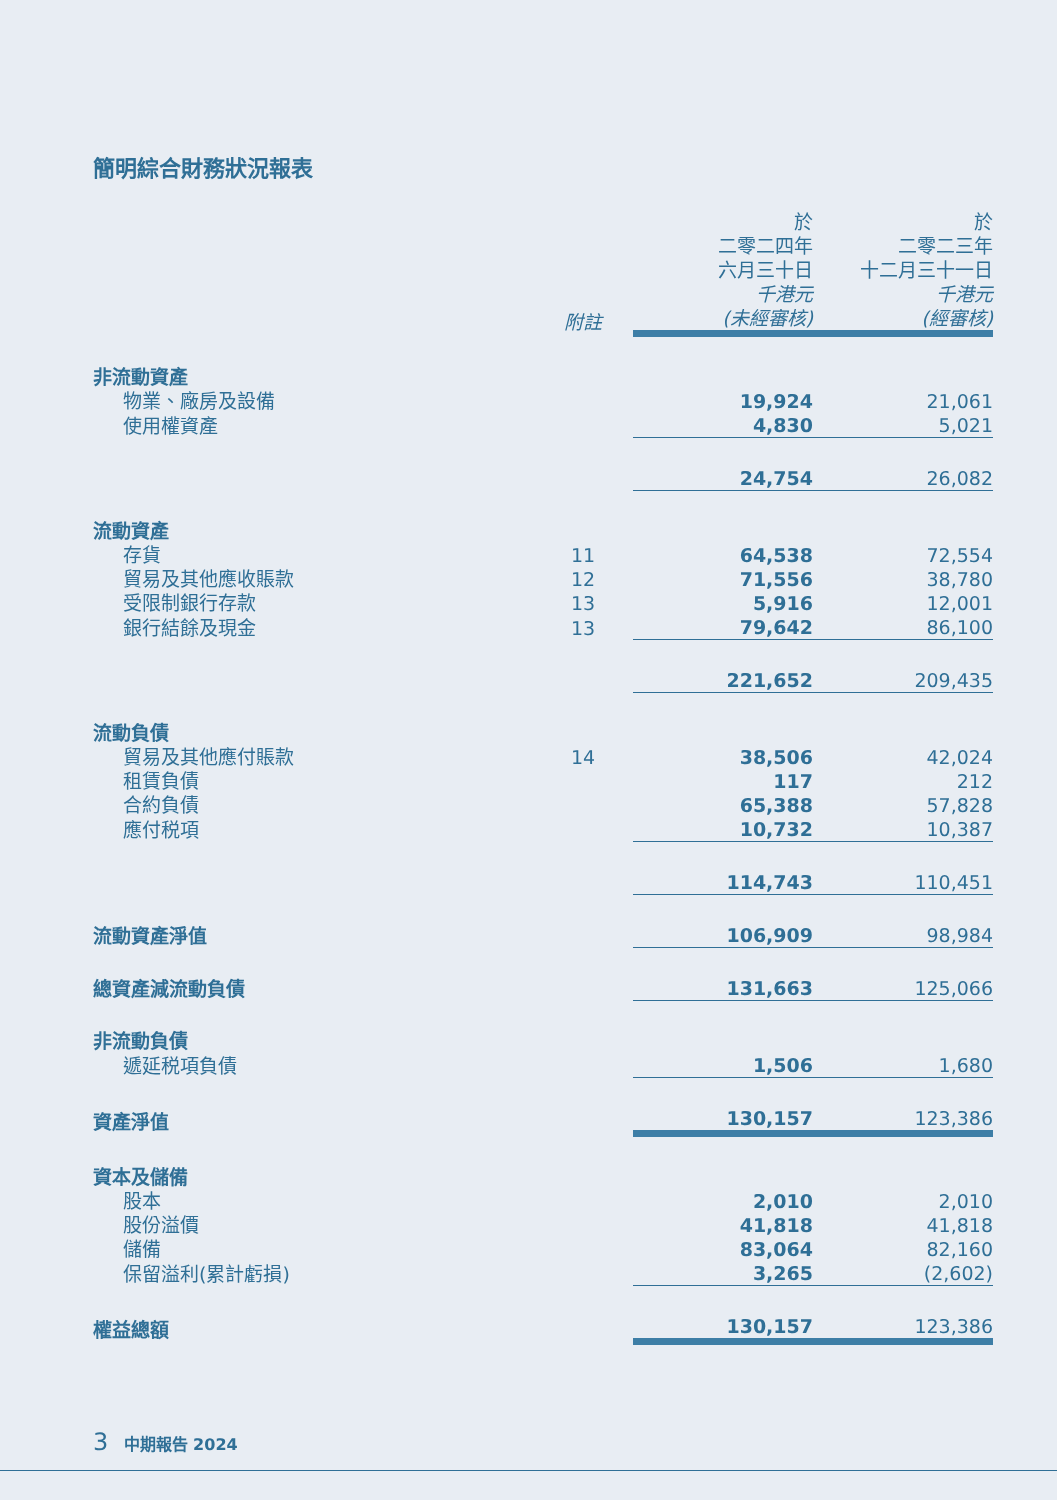簡明綜合財務狀況報表
| | 附註 | 於 二零二四年 六月三十日 千港元 (未經審核) | 於 二零二三年 十二月三十一日 千港元 (經審核) |
| --- | --- | --- | --- |
| 非流動資產 | | | |
| 物業、廠房及設備 | | 19,924 | 21,061 |
| 使用權資產 | | 4,830 | 5,021 |
| | | 24,754 | 26,082 |
| 流動資產 | | | |
| 存貨 | 11 | 64,538 | 72,554 |
| 貿易及其他應收賬款 | 12 | 71,556 | 38,780 |
| 受限制銀行存款 | 13 | 5,916 | 12,001 |
| 銀行結餘及現金 | 13 | 79,642 | 86,100 |
| | | 221,652 | 209,435 |
| 流動負債 | | | |
| 貿易及其他應付賬款 | 14 | 38,506 | 42,024 |
| 租賃負債 | | 117 | 212 |
| 合約負債 | | 65,388 | 57,828 |
| 應付税項 | | 10,732 | 10,387 |
| | | 114,743 | 110,451 |
| 流動資產淨值 | | 106,909 | 98,984 |
| 總資產減流動負債 | | 131,663 | 125,066 |
| 非流動負債 | | | |
| 遞延税項負債 | | 1,506 | 1,680 |
| 資產淨值 | | 130,157 | 123,386 |
| 資本及儲備 | | | |
| 股本 | | 2,010 | 2,010 |
| 股份溢價 | | 41,818 | 41,818 |
| 儲備 | | 83,064 | 82,160 |
| 保留溢利(累計虧損) | | 3,265 | (2,602) |
| 權益總額 | | 130,157 | 123,386 |
3 中期報告 2024